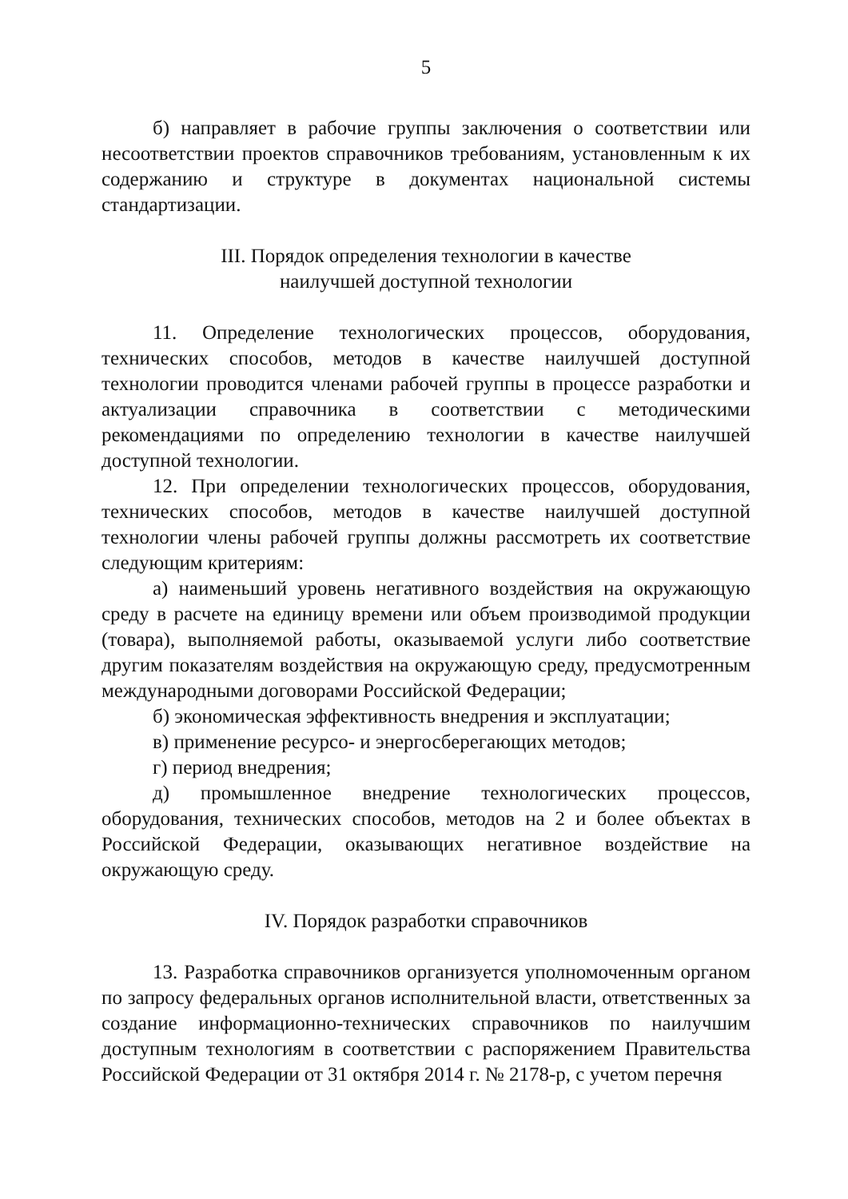5
б) направляет в рабочие группы заключения о соответствии или несоответствии проектов справочников требованиям, установленным к их содержанию и структуре в документах национальной системы стандартизации.
III. Порядок определения технологии в качестве
наилучшей доступной технологии
11. Определение технологических процессов, оборудования, технических способов, методов в качестве наилучшей доступной технологии проводится членами рабочей группы в процессе разработки и актуализации справочника в соответствии с методическими рекомендациями по определению технологии в качестве наилучшей доступной технологии.
12. При определении технологических процессов, оборудования, технических способов, методов в качестве наилучшей доступной технологии члены рабочей группы должны рассмотреть их соответствие следующим критериям:
а) наименьший уровень негативного воздействия на окружающую среду в расчете на единицу времени или объем производимой продукции (товара), выполняемой работы, оказываемой услуги либо соответствие другим показателям воздействия на окружающую среду, предусмотренным международными договорами Российской Федерации;
б) экономическая эффективность внедрения и эксплуатации;
в) применение ресурсо- и энергосберегающих методов;
г) период внедрения;
д) промышленное внедрение технологических процессов, оборудования, технических способов, методов на 2 и более объектах в Российской Федерации, оказывающих негативное воздействие на окружающую среду.
IV. Порядок разработки справочников
13. Разработка справочников организуется уполномоченным органом по запросу федеральных органов исполнительной власти, ответственных за создание информационно-технических справочников по наилучшим доступным технологиям в соответствии с распоряжением Правительства Российской Федерации от 31 октября 2014 г. № 2178-р, с учетом перечня